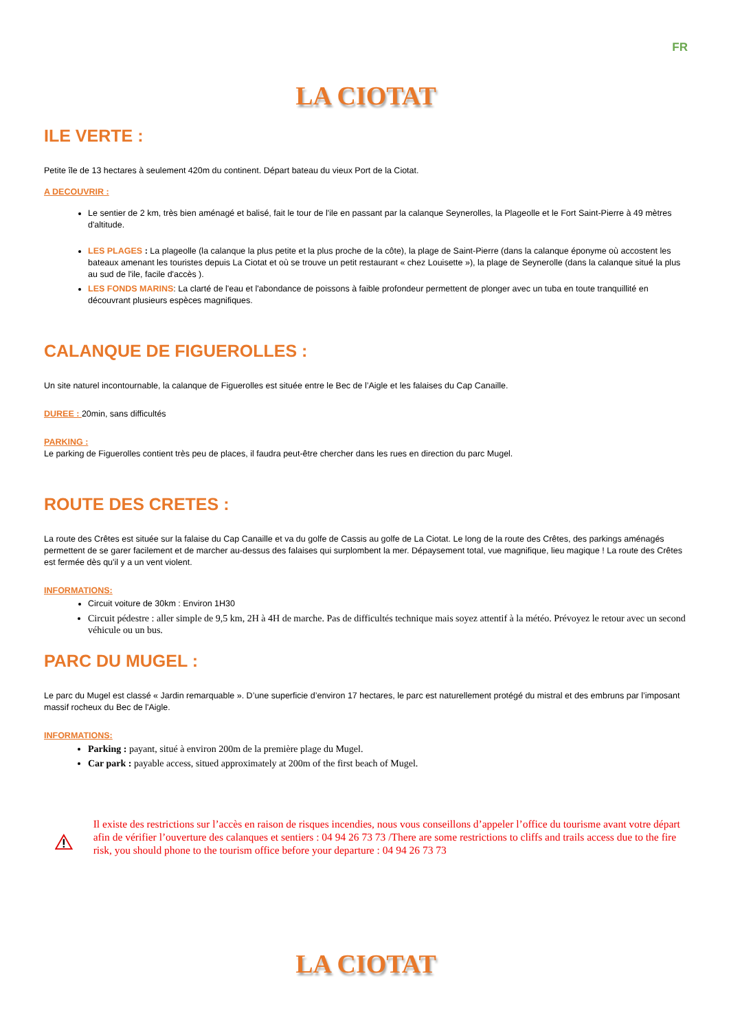FR
LA CIOTAT
ILE VERTE :
Petite île de 13 hectares à seulement 420m du continent. Départ bateau du vieux Port de la Ciotat.
A DECOUVRIR :
Le sentier de 2 km, très bien aménagé et balisé, fait le tour de l'ile en passant par la calanque Seynerolles, la Plageolle et le Fort Saint-Pierre à 49 mètres d'altitude.
LES PLAGES : La plageolle (la calanque la plus petite et la plus proche de la côte), la plage de Saint-Pierre (dans la calanque éponyme où accostent les bateaux amenant les touristes depuis La Ciotat et où se trouve un petit restaurant « chez Louisette »), la plage de Seynerolle (dans la calanque situé la plus au sud de l'ile, facile d'accès ).
LES FONDS MARINS: La clarté de l'eau et l'abondance de poissons à faible profondeur permettent de plonger avec un tuba en toute tranquillité en découvrant plusieurs espèces magnifiques.
CALANQUE DE FIGUEROLLES :
Un site naturel incontournable, la calanque de Figuerolles est située entre le Bec de l’Aigle et les falaises du Cap Canaille.
DUREE : 20min, sans difficultés
PARKING :
Le parking de Figuerolles contient très peu de places, il faudra peut-être chercher dans les rues en direction du parc Mugel.
ROUTE DES CRETES :
La route des Crêtes est située sur la falaise du Cap Canaille et va du golfe de Cassis au golfe de La Ciotat. Le long de la route des Crêtes, des parkings aménagés permettent de se garer facilement et de marcher au-dessus des falaises qui surplombent la mer. Dépaysement total, vue magnifique, lieu magique ! La route des Crêtes est fermée dès qu'il y a un vent violent.
INFORMATIONS:
Circuit voiture de 30km : Environ 1H30
Circuit pédestre : aller simple de 9,5 km, 2H à 4H de marche. Pas de difficultés technique mais soyez attentif à la météo. Prévoyez le retour avec un second véhicule ou un bus.
PARC DU MUGEL :
Le parc du Mugel est classé « Jardin remarquable ». D’une superficie d’environ 17 hectares, le parc est naturellement protégé du mistral et des embruns par l’imposant massif rocheux du Bec de l'Aigle.
INFORMATIONS:
Parking : payant, situé à environ 200m de la première plage du Mugel.
Car park : payable access, situed approximately at 200m of the first beach of Mugel.
Il existe des restrictions sur l’accès en raison de risques incendies, nous vous conseillons d’appeler l’office du tourisme avant votre départ afin de vérifier l’ouverture des calanques et sentiers : 04 94 26 73 73 /There are some restrictions to cliffs and trails access due to the fire risk, you should phone to the tourism office before your departure : 04 94 26 73 73
LA CIOTAT